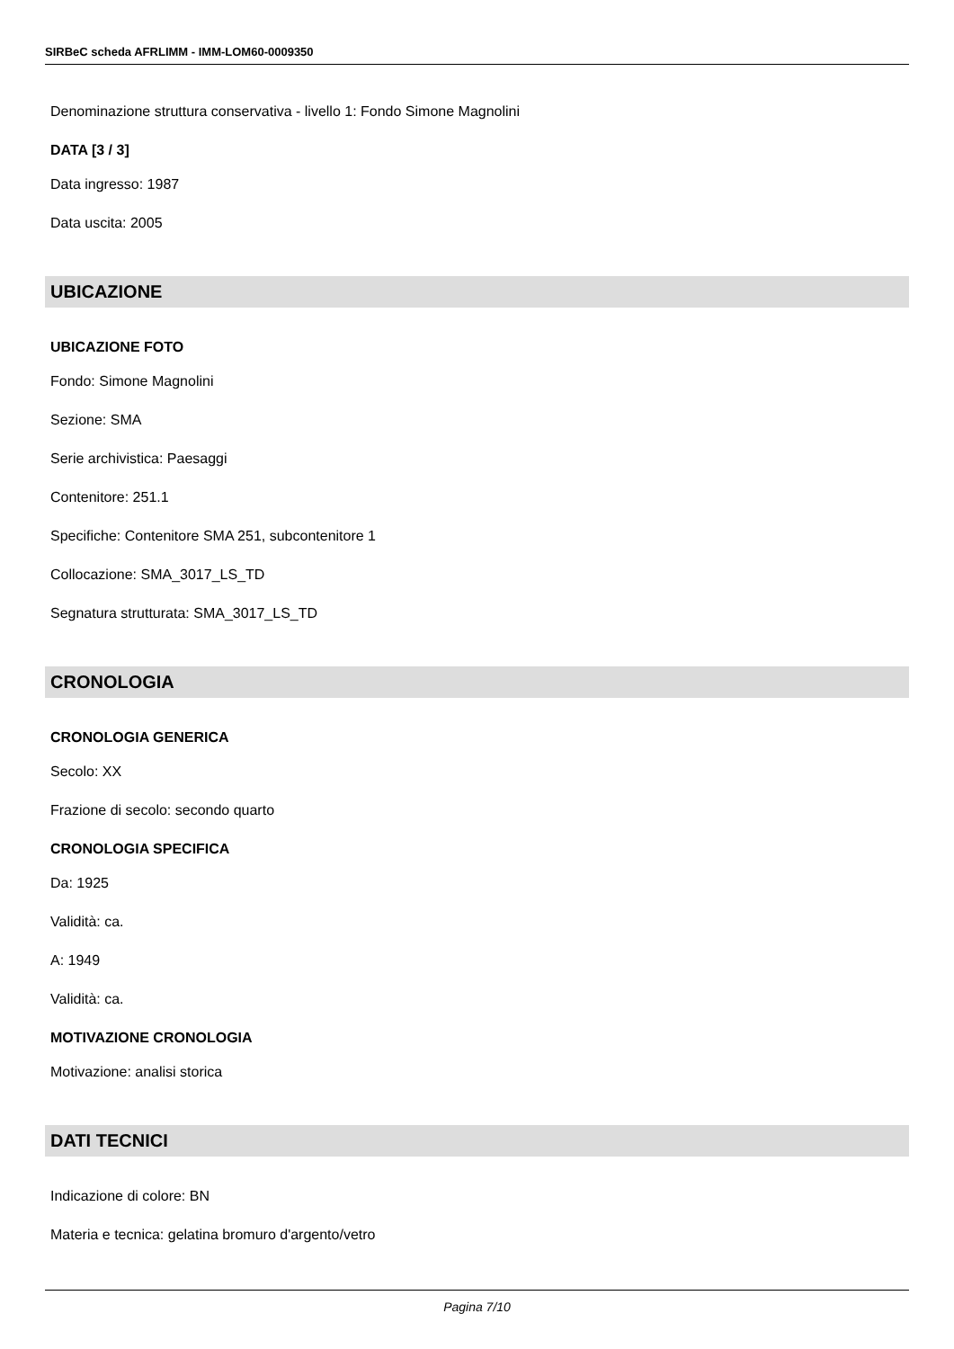SIRBeC scheda AFRLIMM - IMM-LOM60-0009350
Denominazione struttura conservativa - livello 1: Fondo Simone Magnolini
DATA [3 / 3]
Data ingresso: 1987
Data uscita: 2005
UBICAZIONE
UBICAZIONE FOTO
Fondo: Simone Magnolini
Sezione: SMA
Serie archivistica: Paesaggi
Contenitore: 251.1
Specifiche: Contenitore SMA 251, subcontenitore 1
Collocazione: SMA_3017_LS_TD
Segnatura strutturata: SMA_3017_LS_TD
CRONOLOGIA
CRONOLOGIA GENERICA
Secolo: XX
Frazione di secolo: secondo quarto
CRONOLOGIA SPECIFICA
Da: 1925
Validità: ca.
A: 1949
Validità: ca.
MOTIVAZIONE CRONOLOGIA
Motivazione: analisi storica
DATI TECNICI
Indicazione di colore: BN
Materia e tecnica: gelatina bromuro d'argento/vetro
Pagina 7/10